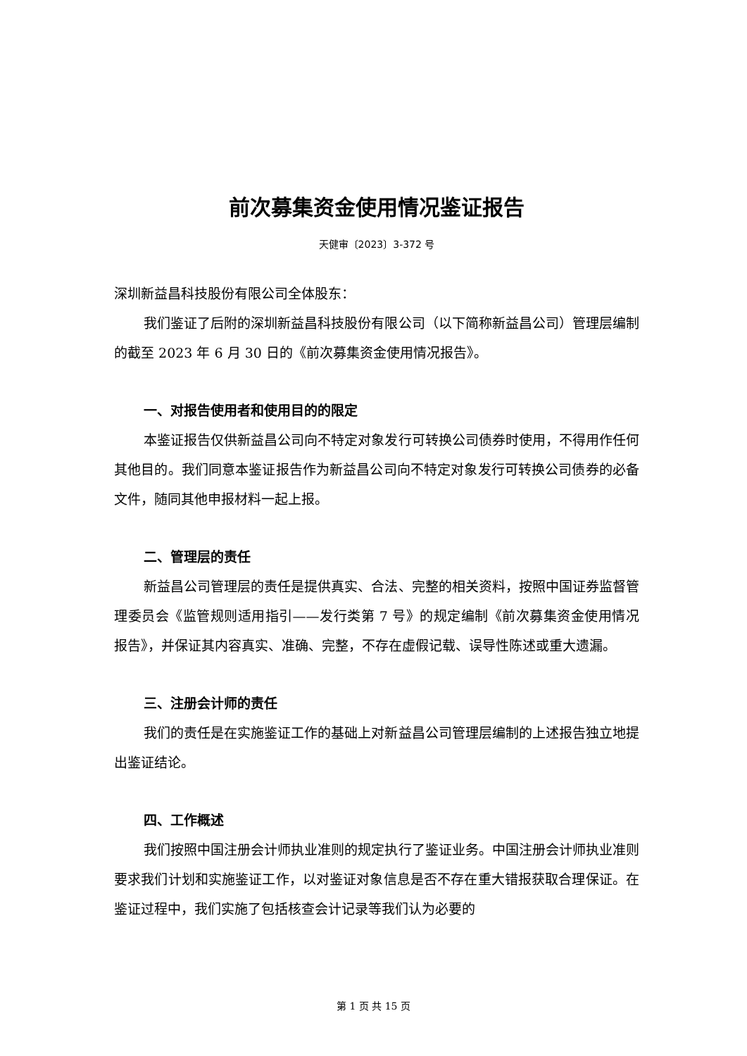前次募集资金使用情况鉴证报告
天健审〔2023〕3-372 号
深圳新益昌科技股份有限公司全体股东：
我们鉴证了后附的深圳新益昌科技股份有限公司（以下简称新益昌公司）管理层编制的截至 2023 年 6 月 30 日的《前次募集资金使用情况报告》。
一、对报告使用者和使用目的的限定
本鉴证报告仅供新益昌公司向不特定对象发行可转换公司债券时使用，不得用作任何其他目的。我们同意本鉴证报告作为新益昌公司向不特定对象发行可转换公司债券的必备文件，随同其他申报材料一起上报。
二、管理层的责任
新益昌公司管理层的责任是提供真实、合法、完整的相关资料，按照中国证券监督管理委员会《监管规则适用指引——发行类第 7 号》的规定编制《前次募集资金使用情况报告》，并保证其内容真实、准确、完整，不存在虚假记载、误导性陈述或重大遗漏。
三、注册会计师的责任
我们的责任是在实施鉴证工作的基础上对新益昌公司管理层编制的上述报告独立地提出鉴证结论。
四、工作概述
我们按照中国注册会计师执业准则的规定执行了鉴证业务。中国注册会计师执业准则要求我们计划和实施鉴证工作，以对鉴证对象信息是否不存在重大错报获取合理保证。在鉴证过程中，我们实施了包括核查会计记录等我们认为必要的
第 1 页 共 15 页